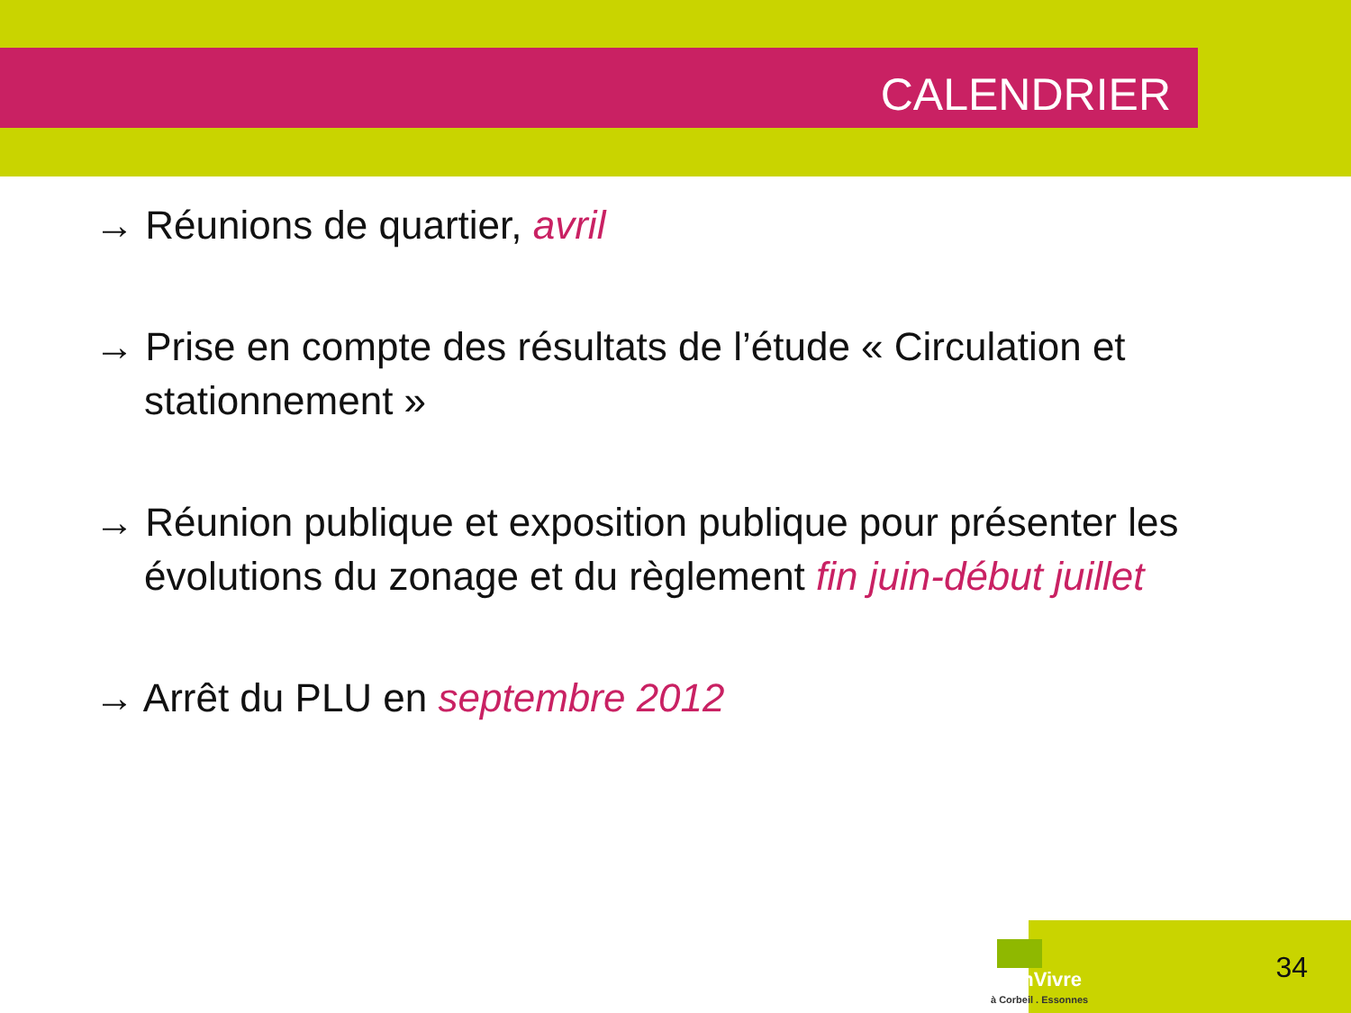CALENDRIER
→ Réunions de quartier, avril
→ Prise en compte des résultats de l’étude « Circulation et stationnement »
→ Réunion publique et exposition publique pour présenter les évolutions du zonage et du règlement fin juin-début juillet
→ Arrêt du PLU en septembre 2012
BienVivre
à Corbeil . Essonnes
34